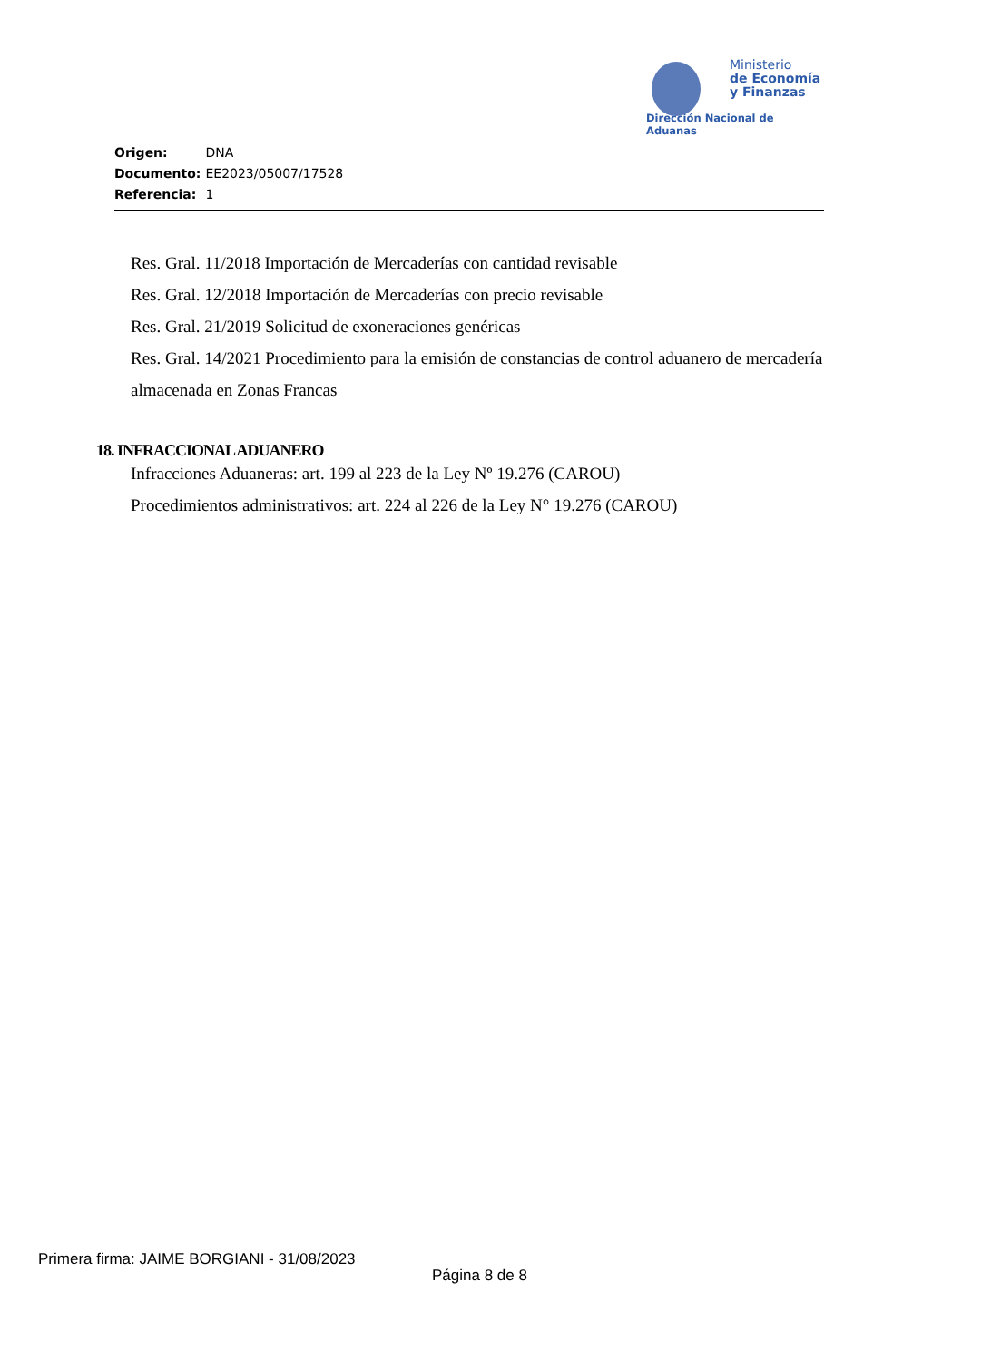Ministerio
de Economía
y Finanzas
Dirección Nacional de Aduanas
Origen: DNA
Documento: EE2023/05007/17528
Referencia: 1
Res. Gral. 11/2018 Importación de Mercaderías con cantidad revisable
Res. Gral. 12/2018 Importación de Mercaderías con precio revisable
Res. Gral. 21/2019 Solicitud de exoneraciones genéricas
Res. Gral. 14/2021 Procedimiento para la emisión de constancias de control aduanero de mercadería
almacenada en Zonas Francas
18. INFRACCIONAL ADUANERO
Infracciones Aduaneras: art. 199 al 223 de la Ley Nº 19.276 (CAROU)
Procedimientos administrativos: art. 224 al 226 de la Ley N° 19.276 (CAROU)
Primera firma: JAIME BORGIANI - 31/08/2023
Página 8 de 8